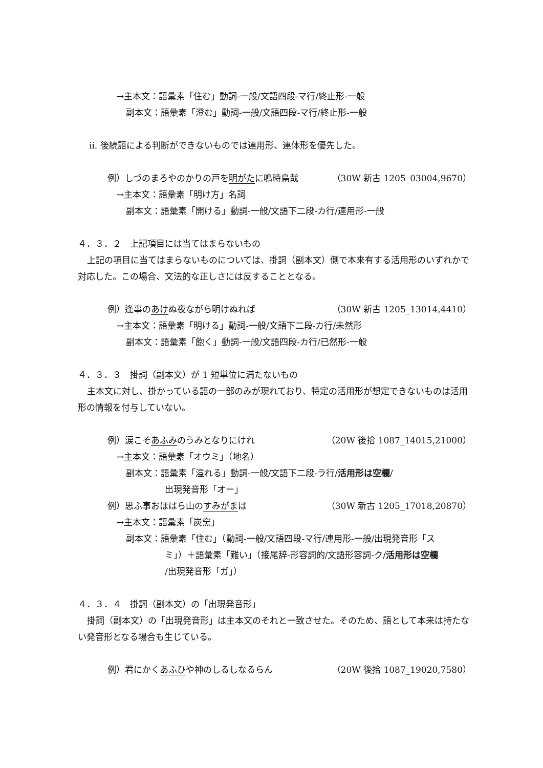→主本文：語彙素「住む」動詞-一般/文語四段-マ行/終止形-一般
副本文：語彙素「澄む」動詞-一般/文語四段-マ行/終止形-一般
ⅱ. 後続語による判断ができないものでは連用形、連体形を優先した。
例）しづのまろやのかりの戸を明がたに鳴時鳥哉 （30W 新古 1205_03004,9670）
→主本文：語彙素「明け方」名詞
副本文：語彙素「開ける」動詞-一般/文語下二段-カ行/連用形-一般
４．３．２　上記項目には当てはまらないもの
上記の項目に当てはまらないものについては、掛詞（副本文）側で本来有する活用形のいずれかで対応した。この場合、文法的な正しさには反することとなる。
例）逢事のあけぬ夜ながら明けぬれば （30W 新古 1205_13014,4410）
→主本文：語彙素「明ける」動詞-一般/文語下二段-カ行/未然形
副本文：語彙素「飽く」動詞-一般/文語四段-カ行/已然形-一般
４．３．３　掛詞（副本文）が 1 短単位に満たないもの
主本文に対し、掛かっている語の一部のみが現れており、特定の活用形が想定できないものは活用形の情報を付与していない。
例）涙こそあふみのうみとなりにけれ （20W 後拾 1087_14015,21000）
→主本文：語彙素「オウミ」（地名）
副本文：語彙素「溢れる」動詞-一般/文語下二段-ラ行/活用形は空欄/
出現発音形「オー」
例）思ふ事おほはら山のすみがまは （30W 新古 1205_17018,20870）
→主本文：語彙素「炭窯」
副本文：語彙素「住む」（動詞-一般/文語四段-マ行/連用形-一般/出現発音形「ス
ミ」）＋語彙素「難い」（接尾辞-形容詞的/文語形容詞-ク/活用形は空欄
/出現発音形「ガ」）
４．３．４　掛詞（副本文）の「出現発音形」
掛詞（副本文）の「出現発音形」は主本文のそれと一致させた。そのため、語として本来は持たない発音形となる場合も生じている。
例）君にかくあふひや神のしるしなるらん （20W 後拾 1087_19020,7580）